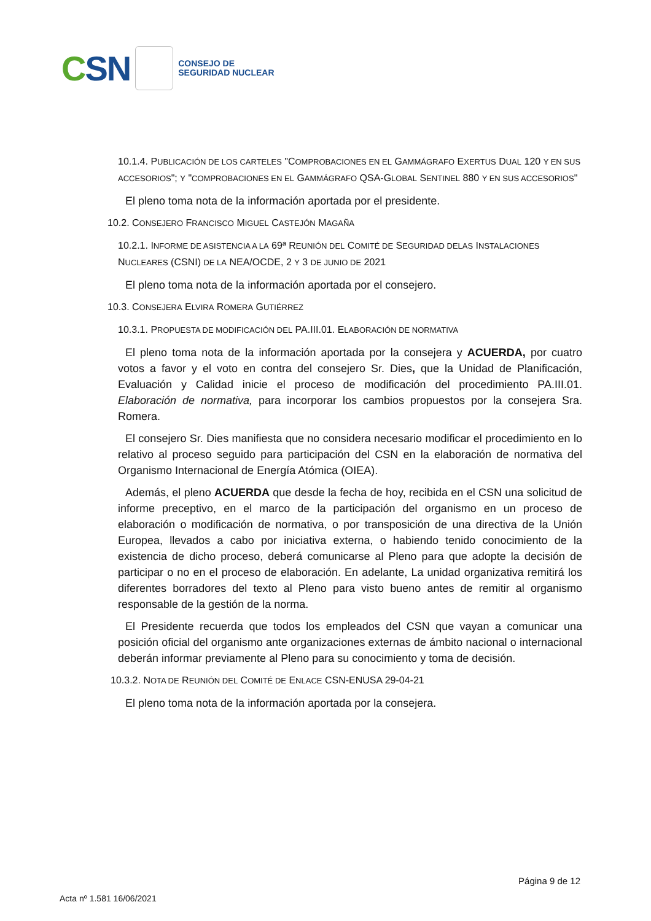C SN
CONSEJO DE
SEGURIDAD NUCLEAR
10.1.4. PUBLICACIÓN DE LOS CARTELES "COMPROBACIONES EN EL GAMMÁGRAFO EXERTUS DUAL 120 Y EN SUS ACCESORIOS"; Y "COMPROBACIONES EN EL GAMMÁGRAFO QSA-GLOBAL SENTINEL 880 Y EN SUS ACCESORIOS"
El pleno toma nota de la información aportada por el presidente.
10.2. CONSEJERO FRANCISCO MIGUEL CASTEJÓN MAGAÑA
10.2.1. INFORME DE ASISTENCIA A LA 69ª REUNIÓN DEL COMITÉ DE SEGURIDAD DELAS INSTALACIONES NUCLEARES (CSNI) DE LA NEA/OCDE, 2 Y 3 DE JUNIO DE 2021
El pleno toma nota de la información aportada por el consejero.
10.3. CONSEJERA ELVIRA ROMERA GUTIÉRREZ
10.3.1. PROPUESTA DE MODIFICACIÓN DEL PA.III.01. ELABORACIÓN DE NORMATIVA
El pleno toma nota de la información aportada por la consejera y ACUERDA, por cuatro votos a favor y el voto en contra del consejero Sr. Dies, que la Unidad de Planificación, Evaluación y Calidad inicie el proceso de modificación del procedimiento PA.III.01. Elaboración de normativa, para incorporar los cambios propuestos por la consejera Sra. Romera.
El consejero Sr. Dies manifiesta que no considera necesario modificar el procedimiento en lo relativo al proceso seguido para participación del CSN en la elaboración de normativa del Organismo Internacional de Energía Atómica (OIEA).
Además, el pleno ACUERDA que desde la fecha de hoy, recibida en el CSN una solicitud de informe preceptivo, en el marco de la participación del organismo en un proceso de elaboración o modificación de normativa, o por transposición de una directiva de la Unión Europea, llevados a cabo por iniciativa externa, o habiendo tenido conocimiento de la existencia de dicho proceso, deberá comunicarse al Pleno para que adopte la decisión de participar o no en el proceso de elaboración. En adelante, La unidad organizativa remitirá los diferentes borradores del texto al Pleno para visto bueno antes de remitir al organismo responsable de la gestión de la norma.
El Presidente recuerda que todos los empleados del CSN que vayan a comunicar una posición oficial del organismo ante organizaciones externas de ámbito nacional o internacional deberán informar previamente al Pleno para su conocimiento y toma de decisión.
10.3.2. NOTA DE REUNIÓN DEL COMITÉ DE ENLACE CSN-ENUSA 29-04-21
El pleno toma nota de la información aportada por la consejera.
Página 9 de 12
Acta nº 1.581 16/06/2021